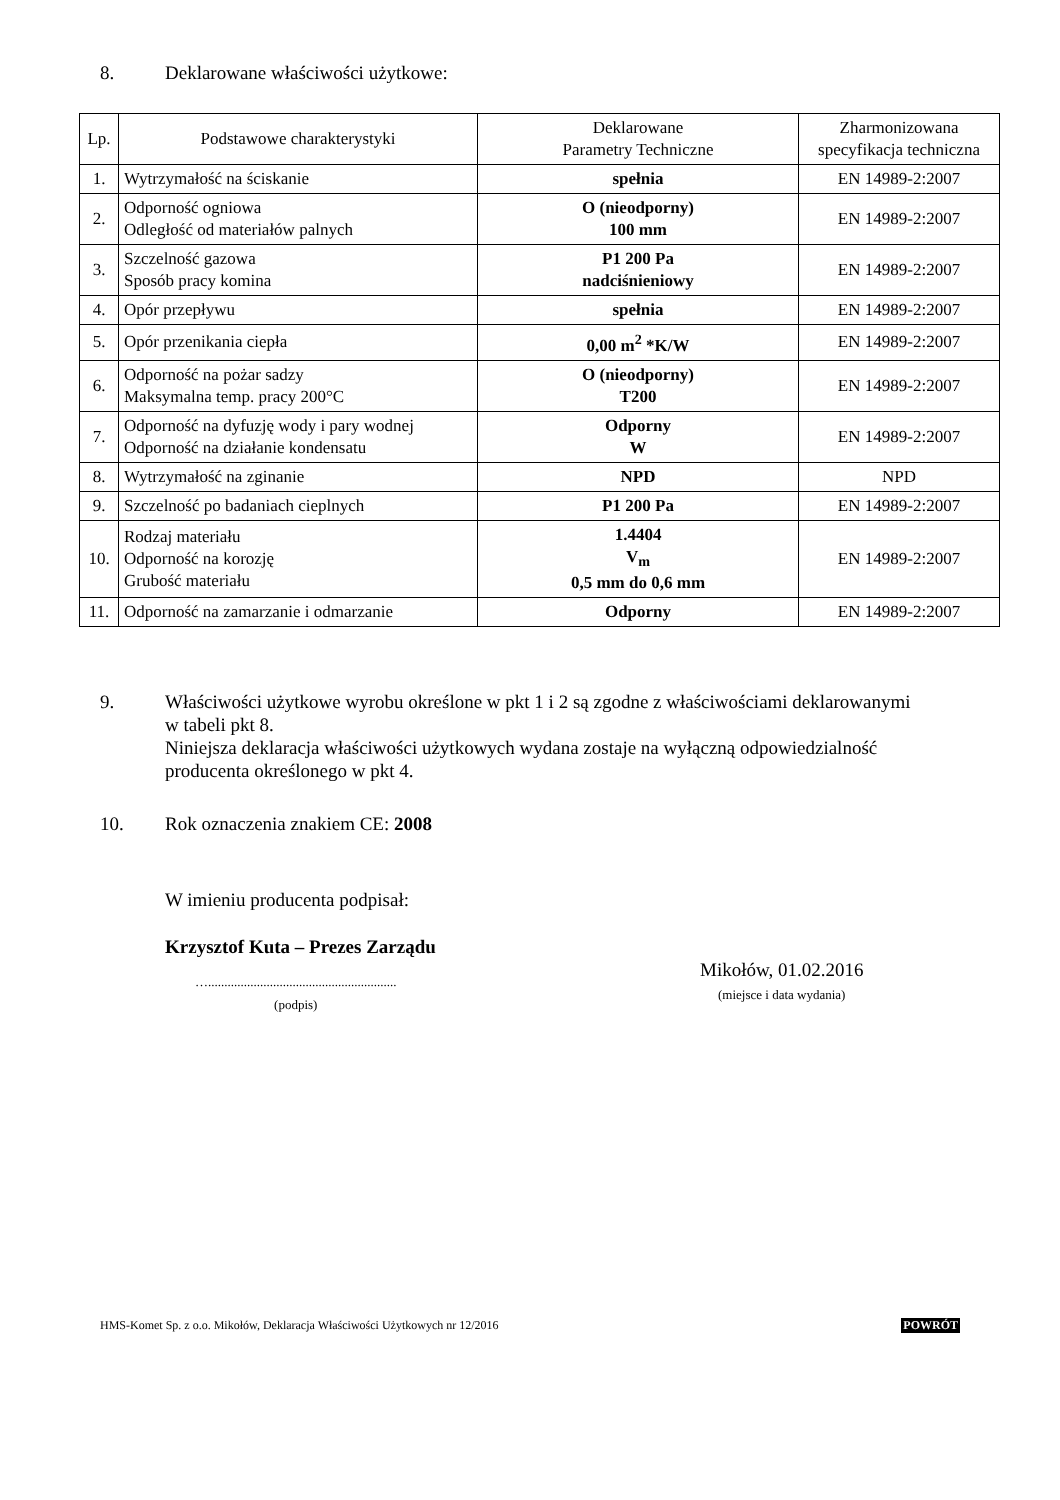8. Deklarowane właściwości użytkowe:
| Lp. | Podstawowe charakterystyki | Deklarowane Parametry Techniczne | Zharmonizowana specyfikacja techniczna |
| --- | --- | --- | --- |
| 1. | Wytrzymałość na ściskanie | spełnia | EN 14989-2:2007 |
| 2. | Odporność ogniowa Odległość od materiałów palnych | O (nieodporny) 100 mm | EN 14989-2:2007 |
| 3. | Szczelność gazowa Sposób pracy komina | P1 200 Pa nadciśnieniowy | EN 14989-2:2007 |
| 4. | Opór przepływu | spełnia | EN 14989-2:2007 |
| 5. | Opór przenikania ciepła | 0,00 m<sup>2</sup> *K/W | EN 14989-2:2007 |
| 6. | Odporność na pożar sadzy Maksymalna temp. pracy 200°C | O (nieodporny) T200 | EN 14989-2:2007 |
| 7. | Odporność na dyfuzję wody i pary wodnej Odporność na działanie kondensatu | Odporny W | EN 14989-2:2007 |
| 8. | Wytrzymałość na zginanie | NPD | NPD |
| 9. | Szczelność po badaniach cieplnych | P1 200 Pa | EN 14989-2:2007 |
| 10. | Rodzaj materiału Odporność na korozję Grubość materiału | 1.4404 V<sub>m</sub> 0,5 mm do 0,6 mm | EN 14989-2:2007 |
| 11. | Odporność na zamarzanie i odmarzanie | Odporny | EN 14989-2:2007 |
9. Właściwości użytkowe wyrobu określone w pkt 1 i 2 są zgodne z właściwościami deklarowanymi w tabeli pkt 8.
Niniejsza deklaracja właściwości użytkowych wydana zostaje na wyłączną odpowiedzialność producenta określonego w pkt 4.
10. Rok oznaczenia znakiem CE: 2008
W imieniu producenta podpisał:
Krzysztof Kuta – Prezes Zarządu
Mikołów, 01.02.2016
(miejsce i data wydania)
…..........................................................
(podpis)
HMS-Komet Sp. z o.o. Mikołów, Deklaracja Właściwości Użytkowych nr 12/2016 POWRÓT